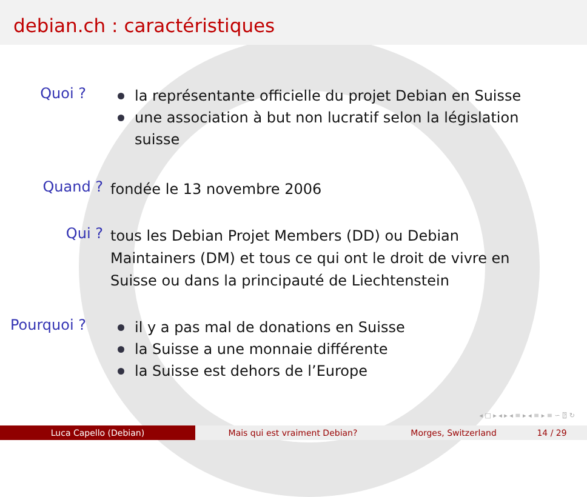debian.ch : caractéristiques
Quoi ?
la représentante officielle du projet Debian en Suisse
une association à but non lucratif selon la législation
suisse
Quand ?
fondée le 13 novembre 2006
Qui ?
tous les Debian Projet Members (DD) ou Debian Maintainers (DM) et tous ce qui ont le droit de vivre en Suisse ou dans la principauté de Liechtenstein
Pourquoi ?
il y a pas mal de donations en Suisse
la Suisse a une monnaie différente
la Suisse est dehors de l’Europe
◂ □ ▸ ◂ ▸ ◂ ≡ ▸ ◂ ≡ ▸ ≡ ∽ ⍰ ↻
Luca Capello (Debian) Mais qui est vraiment Debian? Morges, Switzerland 14 / 29